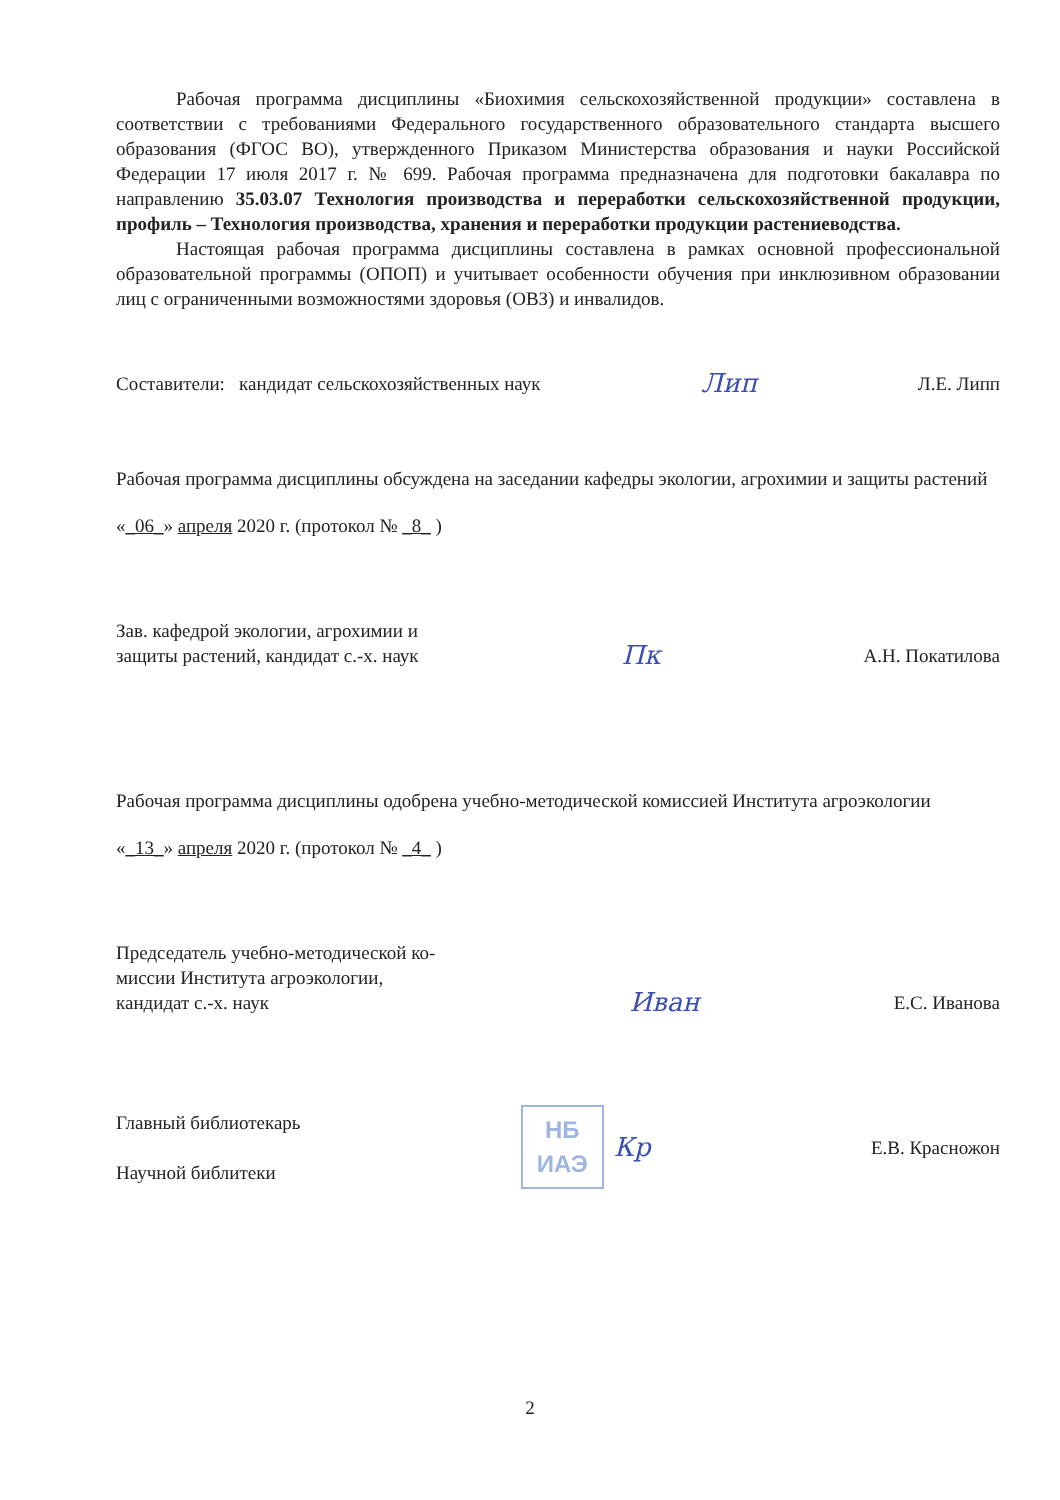Рабочая программа дисциплины «Биохимия сельскохозяйственной продукции» составлена в соответствии с требованиями Федерального государственного образовательного стандарта высшего образования (ФГОС ВО), утвержденного Приказом Министерства образования и науки Российской Федерации 17 июля 2017 г. № 699. Рабочая программа предназначена для подготовки бакалавра по направлению 35.03.07 Технология производства и переработки сельскохозяйственной продукции, профиль – Технология производства, хранения и переработки продукции растениеводства.
Настоящая рабочая программа дисциплины составлена в рамках основной профессиональной образовательной программы (ОПОП) и учитывает особенности обучения при инклюзивном образовании лиц с ограниченными возможностями здоровья (ОВЗ) и инвалидов.
Составители: кандидат сельскохозяйственных наук Лип Л.Е. Липп
Рабочая программа дисциплины обсуждена на заседании кафедры экологии, агрохимии и защиты растений
«_06_» апреля 2020 г. (протокол № _8_ )
Зав. кафедрой экологии, агрохимии и
защиты растений, кандидат с.-х. наук Пк А.Н. Покатилова
Рабочая программа дисциплины одобрена учебно-методической комиссией Института агроэкологии
«_13_» апреля 2020 г. (протокол № _4_ )
Председатель учебно-методической ко-
миссии Института агроэкологии,
кандидат с.-х. наук Иван Е.С. Иванова
Главный библиотекарь
Научной библитеки НБ
ИАЭ Кр Е.В. Красножон
2